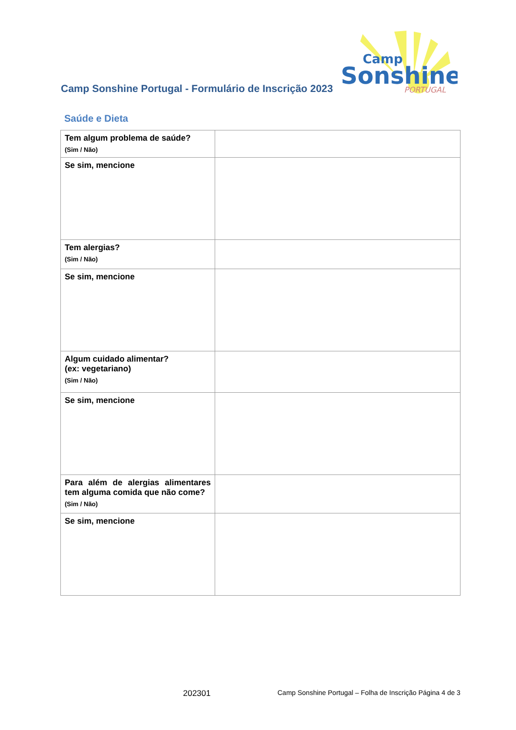Camp Sonshine Portugal - Formulário de Inscrição 2023
Camp
Sonshine
PORTUGAL
Saúde e Dieta
| Tem algum problema de saúde? (Sim / Não) | |
| Se sim, mencione | |
| Tem alergias? (Sim / Não) | |
| Se sim, mencione | |
| Algum cuidado alimentar? (ex: vegetariano) (Sim / Não) | |
| Se sim, mencione | |
| Para além de alergias alimentares tem alguma comida que não come? (Sim / Não) | |
| Se sim, mencione | |
202301
Camp Sonshine Portugal – Folha de Inscrição Página 4 de 3